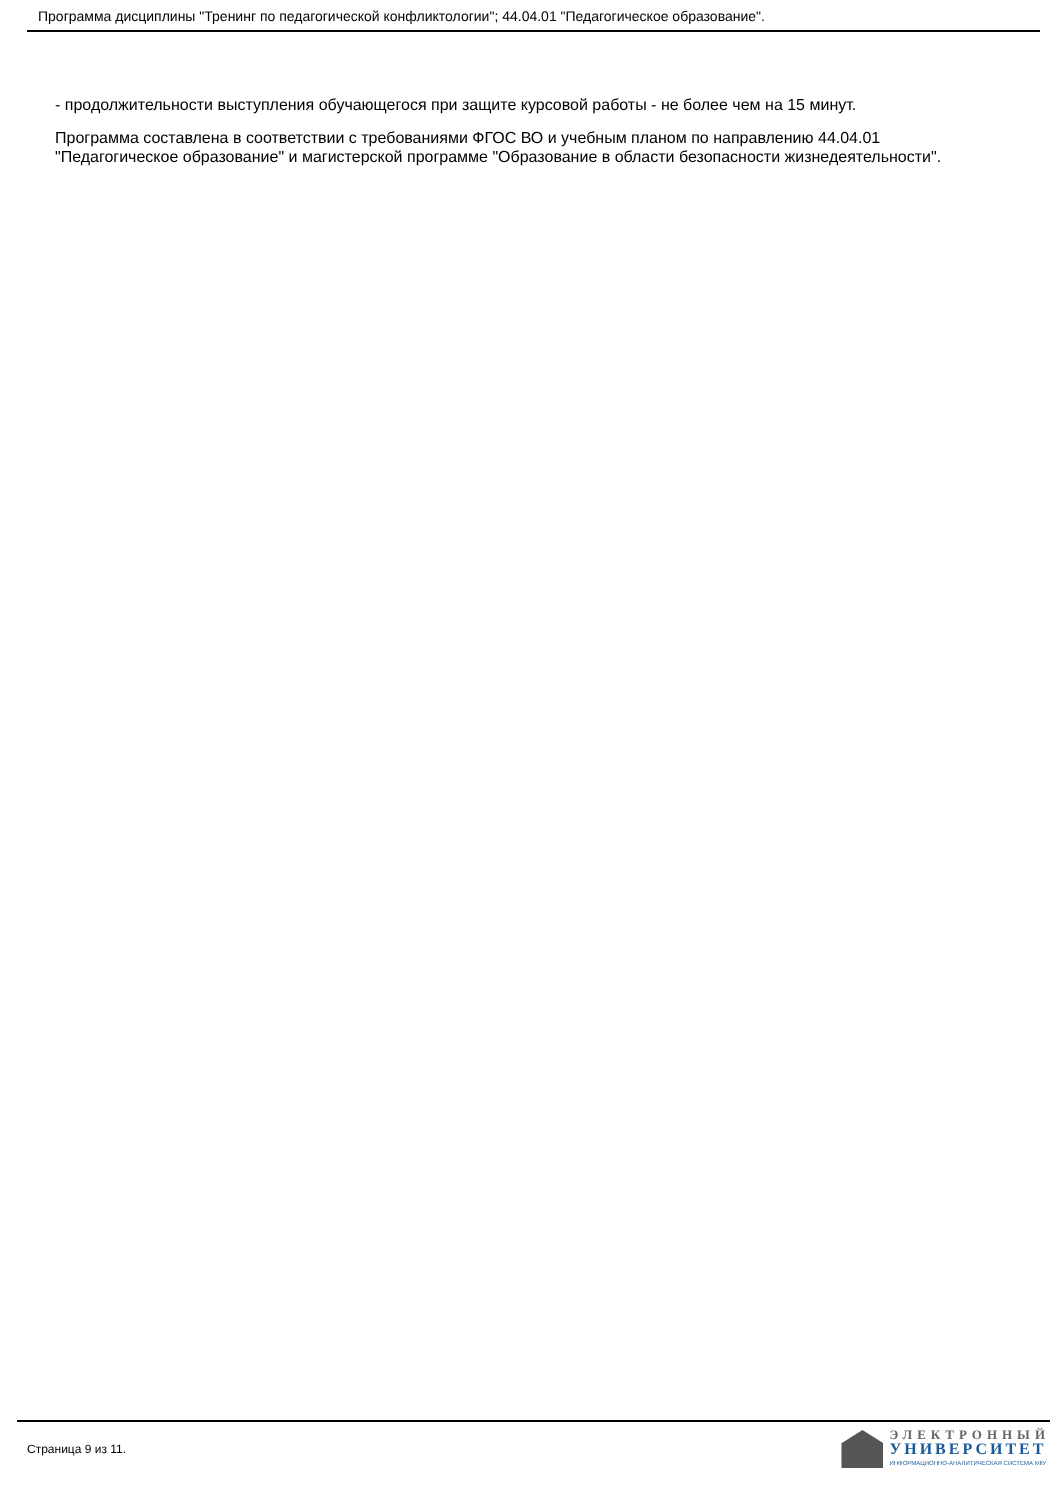Программа дисциплины "Тренинг по педагогической конфликтологии"; 44.04.01 "Педагогическое образование".
- продолжительности выступления обучающегося при защите курсовой работы - не более чем на 15 минут.
Программа составлена в соответствии с требованиями ФГОС ВО и учебным планом по направлению 44.04.01 "Педагогическое образование" и магистерской программе "Образование в области безопасности жизнедеятельности".
Страница 9 из 11.
ЭЛЕКТРОННЫЙ
УНИВЕРСИТЕТ
ИНФОРМАЦИОННО-АНАЛИТИЧЕСКАЯ СИСТЕМА КФУ